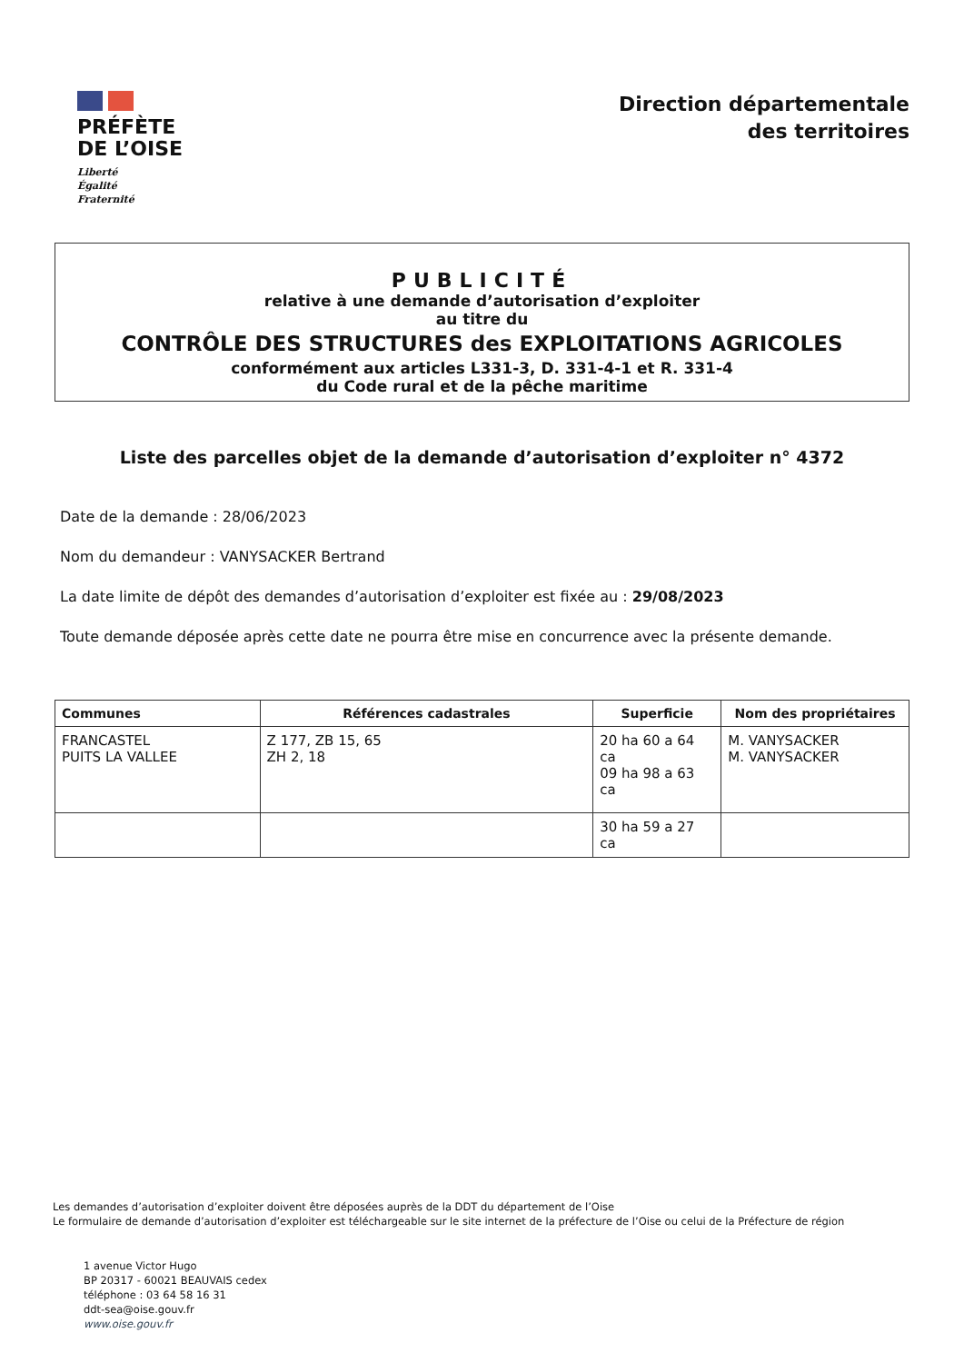PRÉFÈTE
DE L’OISE
Liberté
Égalité
Fraternité
Direction départementale
des territoires
PUBLICITÉ
relative à une demande d’autorisation d’exploiter
au titre du
CONTRÔLE DES STRUCTURES des EXPLOITATIONS AGRICOLES
conformément aux articles L331-3, D. 331-4-1 et R. 331-4
du Code rural et de la pêche maritime
Liste des parcelles objet de la demande d’autorisation d’exploiter n° 4372
Date de la demande : 28/06/2023
Nom du demandeur : VANYSACKER Bertrand
La date limite de dépôt des demandes d’autorisation d’exploiter est fixée au : 29/08/2023
Toute demande déposée après cette date ne pourra être mise en concurrence avec la présente demande.
| Communes | Références cadastrales | Superficie | Nom des propriétaires |
| --- | --- | --- | --- |
| FRANCASTEL PUITS LA VALLEE | Z 177, ZB 15, 65 ZH 2, 18 | 20 ha 60 a 64 ca 09 ha 98 a 63 ca | M. VANYSACKER M. VANYSACKER |
| | | 30 ha 59 a 27 ca | |
Les demandes d’autorisation d’exploiter doivent être déposées auprès de la DDT du département de l’Oise
Le formulaire de demande d’autorisation d’exploiter est téléchargeable sur le site internet de la préfecture de l’Oise ou celui de la Préfecture de région
1 avenue Victor Hugo
BP 20317 - 60021 BEAUVAIS cedex
téléphone : 03 64 58 16 31
ddt-sea@oise.gouv.fr
www.oise.gouv.fr